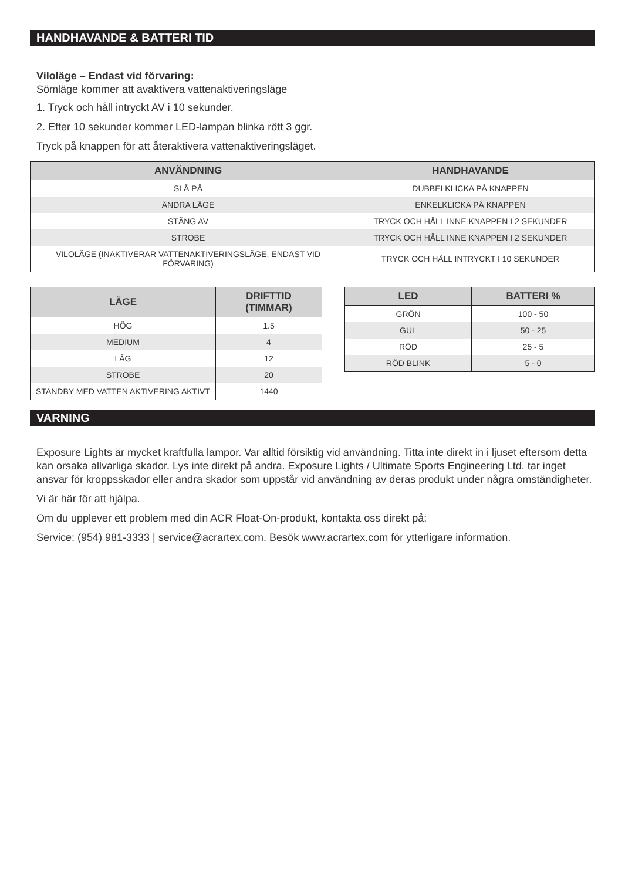HANDHAVANDE & BATTERI TID
Viloläge – Endast vid förvaring:
Sömläge kommer att avaktivera vattenaktiveringsläge
1. Tryck och håll intryckt AV i 10 sekunder.
2. Efter 10 sekunder kommer LED-lampan blinka rött 3 ggr.
Tryck på knappen för att återaktivera vattenaktiveringsläget.
| ANVÄNDNING | HANDHAVANDE |
| --- | --- |
| SLÅ PÅ | DUBBELKLICKA PÅ KNAPPEN |
| ÄNDRA LÄGE | ENKELKLICKA PÅ KNAPPEN |
| STÄNG AV | TRYCK OCH HÅLL INNE KNAPPEN I 2 SEKUNDER |
| STROBE | TRYCK OCH HÅLL INNE KNAPPEN I 2 SEKUNDER |
| VILOLÄGE (INAKTIVERAR VATTENAKTIVERINGSLÄGE, ENDAST VID FÖRVARING) | TRYCK OCH HÅLL INTRYCKT I 10 SEKUNDER |
| LÄGE | DRIFTTID (TIMMAR) |
| --- | --- |
| HÖG | 1.5 |
| MEDIUM | 4 |
| LÅG | 12 |
| STROBE | 20 |
| STANDBY MED VATTEN AKTIVERING AKTIVT | 1440 |
| LED | BATTERI % |
| --- | --- |
| GRÖN | 100 - 50 |
| GUL | 50 - 25 |
| RÖD | 25 - 5 |
| RÖD BLINK | 5 - 0 |
VARNING
Exposure Lights är mycket kraftfulla lampor. Var alltid försiktig vid användning. Titta inte direkt in i ljuset eftersom detta kan orsaka allvarliga skador. Lys inte direkt på andra. Exposure Lights / Ultimate Sports Engineering Ltd. tar inget ansvar för kroppsskador eller andra skador som uppstår vid användning av deras produkt under några omständigheter.
Vi är här för att hjälpa.
Om du upplever ett problem med din ACR Float-On-produkt, kontakta oss direkt på:
Service: (954) 981-3333 | service@acrartex.com. Besök www.acrartex.com för ytterligare information.